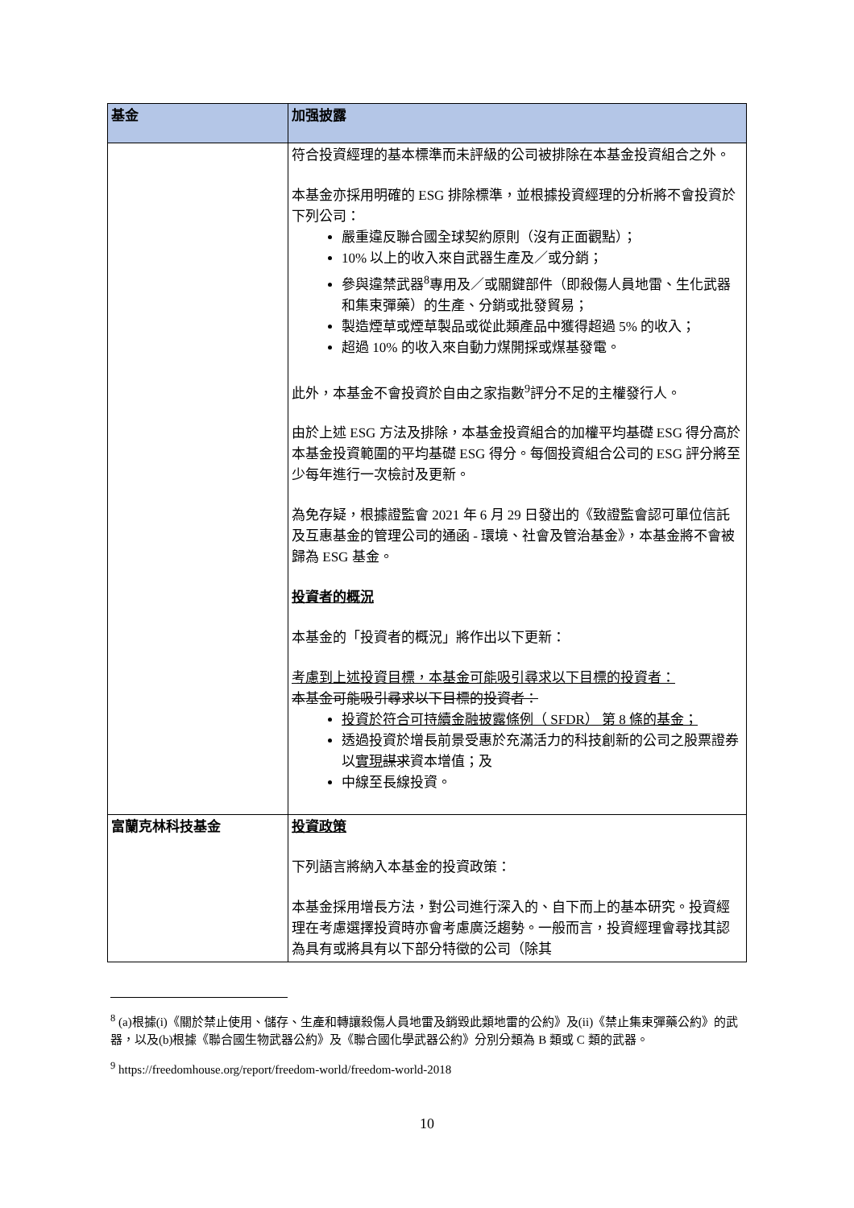| 基金 | 加强披露 |
| --- | --- |
| | 符合投資經理的基本標準而未評級的公司被排除在本基金投資組合之外。 本基金亦採用明確的 ESG 排除標準，並根據投資經理的分析將不會投資於下列公司： 嚴重違反聯合國全球契約原則（沒有正面觀點）； 10% 以上的收入來自武器生產及／或分銷； 參與違禁武器<sup>8</sup>專用及／或關鍵部件（即殺傷人員地雷、生化武器和集束彈藥）的生產、分銷或批發貿易； 製造煙草或煙草製品或從此類產品中獲得超過 5% 的收入； 超過 10% 的收入來自動力煤開採或煤基發電。 此外，本基金不會投資於自由之家指數<sup>9</sup>評分不足的主權發行人。 由於上述 ESG 方法及排除，本基金投資組合的加權平均基礎 ESG 得分高於本基金投資範圍的平均基礎 ESG 得分。每個投資組合公司的 ESG 評分將至少每年進行一次檢討及更新。 為免存疑，根據證監會 2021 年 6 月 29 日發出的《致證監會認可單位信託及互惠基金的管理公司的通函 - 環境、社會及管治基金》，本基金將不會被歸為 ESG 基金。 投資者的概況 本基金的「投資者的概況」將作出以下更新： 考慮到上述投資目標，本基金可能吸引尋求以下目標的投資者： 本基金可能吸引尋求以下目標的投資者： 投資於符合可持續金融披露條例（ SFDR） 第 8 條的基金； 透過投資於增長前景受惠於充滿活力的科技創新的公司之股票證券以 實現 謀求 資本增值；及 中線至長線投資。 |
| 富蘭克林科技基金 | 投資政策 下列語言將納入本基金的投資政策： 本基金採用增長方法，對公司進行深入的、自下而上的基本研究。投資經理在考慮選擇投資時亦會考慮廣泛趨勢。一般而言，投資經理會尋找其認為具有或將具有以下部分特徵的公司（除其 |
<sup>8</sup> (a)根據(i)《關於禁止使用、儲存、生產和轉讓殺傷人員地雷及銷毀此類地雷的公約》及(ii)《禁止集束彈藥公約》的武器，以及(b)根據《聯合國生物武器公約》及《聯合國化學武器公約》分別分類為 B 類或 C 類的武器。
<sup>9</sup> https://freedomhouse.org/report/freedom-world/freedom-world-2018
10